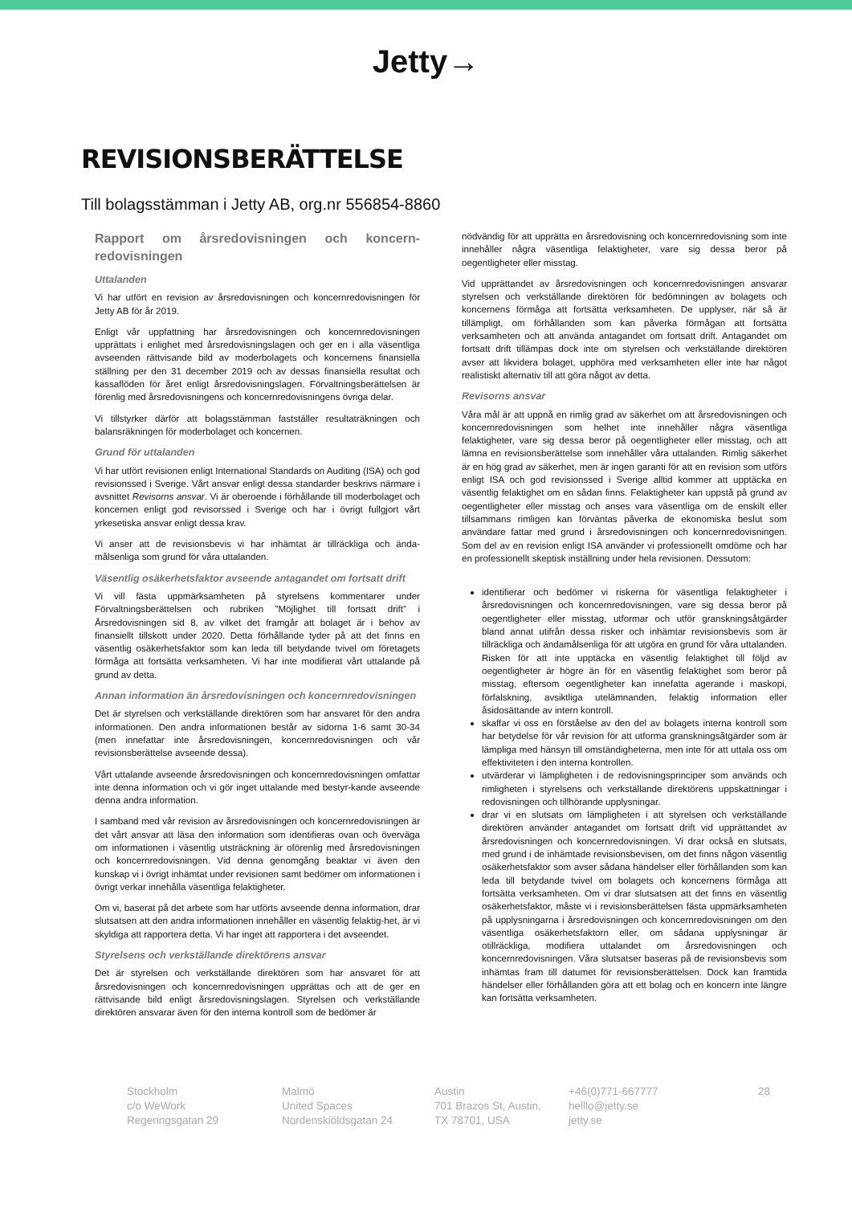Jetty→
REVISIONSBERÄTTELSE
Till bolagsstämman i Jetty AB, org.nr 556854-8860
Rapport om årsredovisningen och koncern-redovisningen
Uttalanden
Vi har utfört en revision av årsredovisningen och koncernredovisningen för Jetty AB för år 2019.
Enligt vår uppfattning har årsredovisningen och koncernredovisningen upprättats i enlighet med årsredovisningslagen och ger en i alla väsentliga avseenden rättvisande bild av moderbolagets och koncernens finansiella ställning per den 31 december 2019 och av dessas finansiella resultat och kassaflöden för året enligt årsredovisningslagen. Förvaltningsberättelsen är förenlig med årsredovisningens och koncernredovisningens övriga delar.
Vi tillstyrker därför att bolagsstämman fastställer resultaträkningen och balansräkningen för moderbolaget och koncernen.
Grund för uttalanden
Vi har utfört revisionen enligt International Standards on Auditing (ISA) och god revisionssed i Sverige. Vårt ansvar enligt dessa standarder beskrivs närmare i avsnittet Revisorns ansvar. Vi är oberoende i förhållande till moderbolaget och koncernen enligt god revisorssed i Sverige och har i övrigt fullgjort vårt yrkesetiska ansvar enligt dessa krav.
Vi anser att de revisionsbevis vi har inhämtat är tillräckliga och ända-målsenliga som grund för våra uttalanden.
Väsentlig osäkerhetsfaktor avseende antagandet om fortsatt drift
Vi vill fästa uppmärksamheten på styrelsens kommentarer under Förvaltningsberättelsen och rubriken ”Möjlighet till fortsatt drift” i Årsredovisningen sid 8, av vilket det framgår att bolaget är i behov av finansiellt tillskott under 2020. Detta förhållande tyder på att det finns en väsentlig osäkerhetsfaktor som kan leda till betydande tvivel om företagets förmåga att fortsätta verksamheten. Vi har inte modifierat vårt uttalande på grund av detta.
Annan information än årsredovisningen och koncernredovisningen
Det är styrelsen och verkställande direktören som har ansvaret för den andra informationen. Den andra informationen består av sidorna 1-6 samt 30-34 (men innefattar inte årsredovisningen, koncernredovisningen och vår revisionsberättelse avseende dessa).
Vårt uttalande avseende årsredovisningen och koncernredovisningen omfattar inte denna information och vi gör inget uttalande med bestyr-kande avseende denna andra information.
I samband med vår revision av årsredovisningen och koncernredovisningen är det vårt ansvar att läsa den information som identifieras ovan och överväga om informationen i väsentlig utsträckning är oförenlig med årsredovisningen och koncernredovisningen. Vid denna genomgång beaktar vi även den kunskap vi i övrigt inhämtat under revisionen samt bedömer om informationen i övrigt verkar innehålla väsentliga felaktigheter.
Om vi, baserat på det arbete som har utförts avseende denna information, drar slutsatsen att den andra informationen innehåller en väsentlig felaktig-het, är vi skyldiga att rapportera detta. Vi har inget att rapportera i det avseendet.
Styrelsens och verkställande direktörens ansvar
Det är styrelsen och verkställande direktören som har ansvaret för att årsredovisningen och koncernredovisningen upprättas och att de ger en rättvisande bild enligt årsredovisningslagen. Styrelsen och verkställande direktören ansvarar även för den interna kontroll som de bedömer är
nödvändig för att upprätta en årsredovisning och koncernredovisning som inte innehåller några väsentliga felaktigheter, vare sig dessa beror på oegentligheter eller misstag.
Vid upprättandet av årsredovisningen och koncernredovisningen ansvarar styrelsen och verkställande direktören för bedömningen av bolagets och koncernens förmåga att fortsätta verksamheten. De upplyser, när så är tillämpligt, om förhållanden som kan påverka förmågan att fortsätta verksamheten och att använda antagandet om fortsatt drift. Antagandet om fortsatt drift tillämpas dock inte om styrelsen och verkställande direktören avser att likvidera bolaget, upphöra med verksamheten eller inte har något realistiskt alternativ till att göra något av detta.
Revisorns ansvar
Våra mål är att uppnå en rimlig grad av säkerhet om att årsredovisningen och koncernredovisningen som helhet inte innehåller några väsentliga felaktigheter, vare sig dessa beror på oegentligheter eller misstag, och att lämna en revisionsberättelse som innehåller våra uttalanden. Rimlig säkerhet är en hög grad av säkerhet, men är ingen garanti för att en revision som utförs enligt ISA och god revisionssed i Sverige alltid kommer att upptäcka en väsentlig felaktighet om en sådan finns. Felaktigheter kan uppstå på grund av oegentligheter eller misstag och anses vara väsentliga om de enskilt eller tillsammans rimligen kan förväntas påverka de ekonomiska beslut som användare fattar med grund i årsredovisningen och koncernredovisningen. Som del av en revision enligt ISA använder vi professionellt omdöme och har en professionellt skeptisk inställning under hela revisionen. Dessutom:
identifierar och bedömer vi riskerna för väsentliga felaktigheter i årsredovisningen och koncernredovisningen, vare sig dessa beror på oegentligheter eller misstag, utformar och utför granskningsåtgärder bland annat utifrån dessa risker och inhämtar revisionsbevis som är tillräckliga och ändamålsenliga för att utgöra en grund för våra uttalanden. Risken för att inte upptäcka en väsentlig felaktighet till följd av oegentligheter är högre än för en väsentlig felaktighet som beror på misstag, eftersom oegentligheter kan innefatta agerande i maskopi, förfalskning, avsiktliga utelämnanden, felaktig information eller åsidosättande av intern kontroll.
skaffar vi oss en förståelse av den del av bolagets interna kontroll som har betydelse för vår revision för att utforma granskningsåtgärder som är lämpliga med hänsyn till omständigheterna, men inte för att uttala oss om effektiviteten i den interna kontrollen.
utvärderar vi lämpligheten i de redovisningsprinciper som används och rimligheten i styrelsens och verkställande direktörens uppskattningar i redovisningen och tillhörande upplysningar.
drar vi en slutsats om lämpligheten i att styrelsen och verkställande direktören använder antagandet om fortsatt drift vid upprättandet av årsredovisningen och koncernredovisningen. Vi drar också en slutsats, med grund i de inhämtade revisionsbevisen, om det finns någon väsentlig osäkerhetsfaktor som avser sådana händelser eller förhållanden som kan leda till betydande tvivel om bolagets och koncernens förmåga att fortsätta verksamheten. Om vi drar slutsatsen att det finns en väsentlig osäkerhetsfaktor, måste vi i revisionsberättelsen fästa uppmärksamheten på upplysningarna i årsredovisningen och koncernredovisningen om den väsentliga osäkerhetsfaktorn eller, om sådana upplysningar är otillräckliga, modifiera uttalandet om årsredovisningen och koncernredovisningen. Våra slutsatser baseras på de revisionsbevis som inhämtas fram till datumet för revisionsberättelsen. Dock kan framtida händelser eller förhållanden göra att ett bolag och en koncern inte längre kan fortsätta verksamheten.
Stockholm
c/o WeWork
Regeringsgatan 29
Malmö
United Spaces
Nordenskiöldsgatan 24
Austin
701 Brazos St, Austin,
TX 78701, USA
+46(0)771-667777
helllo@jetty.se
jetty.se
28